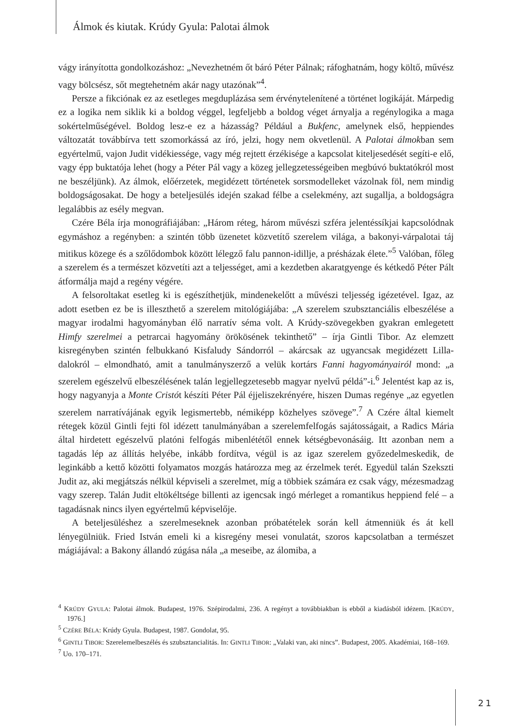Álmok és kiutak. Krúdy Gyula: Palotai álmok
vágy irányította gondolkozáshoz: „Nevezhetném őt báró Péter Pálnak; ráfoghatnám, hogy költő, művész vagy bölcsész, sőt megtehetném akár nagy utazónak”<sup>4</sup>.
Persze a fikciónak ez az esetleges megduplázása sem érvénytelenítené a történet logikáját. Márpedig ez a logika nem siklik ki a boldog véggel, legfeljebb a boldog véget árnyalja a regénylogika a maga sokértelműségével. Boldog lesz-e ez a házasság? Például a Bukfenc, amelynek első, heppiendes változatát továbbírva tett szomorkássá az író, jelzi, hogy nem okvetlenül. A Palotai álmokban sem egyértelmű, vajon Judit vidékiessége, vagy még rejtett érzékisége a kapcsolat kiteljesedését segíti-e elő, vagy épp buktatója lehet (hogy a Péter Pál vagy a közeg jellegzetességeiben megbúvó buktatókról most ne beszéljünk). Az álmok, előérzetek, megidézett történetek sorsmodelleket vázolnak föl, nem mindig boldogságosakat. De hogy a beteljesülés idején szakad félbe a cselekmény, azt sugallja, a boldogságra legalábbis az esély megvan.
Czére Béla írja monográfiájában: „Három réteg, három művészi szféra jelentéssíkjai kapcsolódnak egymáshoz a regényben: a szintén több üzenetet közvetítő szerelem világa, a bakonyi-várpalotai táj mitikus közege és a szőlődombok között lélegző falu pannon-idillje, a présházak élete.”<sup>5</sup> Valóban, főleg a szerelem és a természet közvetíti azt a teljességet, ami a kezdetben akaratgyenge és kétkedő Péter Pált átformálja majd a regény végére.
A felsoroltakat esetleg ki is egészíthetjük, mindenekelőtt a művészi teljesség igézetével. Igaz, az adott esetben ez be is illeszthető a szerelem mitológiájába: „A szerelem szubsztanciális elbeszélése a magyar irodalmi hagyományban élő narratív séma volt. A Krúdy-szövegekben gyakran emlegetett Himfy szerelmei a petrarcai hagyomány örökösének tekinthető” – írja Gintli Tibor. Az elemzett kisregényben szintén felbukkanó Kisfaludy Sándorról – akárcsak az ugyancsak megidézett Lilla-dalokról – elmondható, amit a tanulmányszerző a velük kortárs Fanni hagyományairól mond: „a szerelem egészelvű elbeszélésének talán legjellegzetesebb magyar nyelvű példá”-i.<sup>6</sup> Jelentést kap az is, hogy nagyanyja a Monte Cristót készíti Péter Pál éjjeliszekrényére, hiszen Dumas regénye „az egyetlen szerelem narratívájának egyik legismertebb, némiképp közhelyes szövege”.<sup>7</sup> A Czére által kiemelt rétegek közül Gintli fejti föl idézett tanulmányában a szerelemfelfogás sajátosságait, a Radics Mária által hirdetett egészelvű platóni felfogás mibenlététől ennek kétségbevonásáig. Itt azonban nem a tagadás lép az állítás helyébe, inkább fordítva, végül is az igaz szerelem győzedelmeskedik, de leginkább a kettő közötti folyamatos mozgás határozza meg az érzelmek terét. Egyedül talán Szekszti Judit az, aki megjátszás nélkül képviseli a szerelmet, míg a többiek számára ez csak vágy, mézesmadzag vagy szerep. Talán Judit eltökéltsége billenti az igencsak ingó mérleget a romantikus heppiend felé – a tagadásnak nincs ilyen egyértelmű képviselője.
A beteljesüléshez a szerelmeseknek azonban próbatételek során kell átmenniük és át kell lényegülniük. Fried István emeli ki a kisregény mesei vonulatát, szoros kapcsolatban a természet mágiájával: a Bakony állandó zúgása nála „a meseibe, az álomiba, a
<sup>4</sup> KRÚDY GYULA: Palotai álmok. Budapest, 1976. Szépirodalmi, 236. A regényt a továbbiakban is ebből a kiadásból idézem. [KRÚDY, 1976.]
<sup>5</sup> CZÉRE BÉLA: Krúdy Gyula. Budapest, 1987. Gondolat, 95.
<sup>6</sup> GINTLI TIBOR: Szerelemelbeszélés és szubsztancialitás. In: GINTLI TIBOR: „Valaki van, aki nincs”. Budapest, 2005. Akadémiai, 168–169.
<sup>7</sup> Uo. 170–171.
21